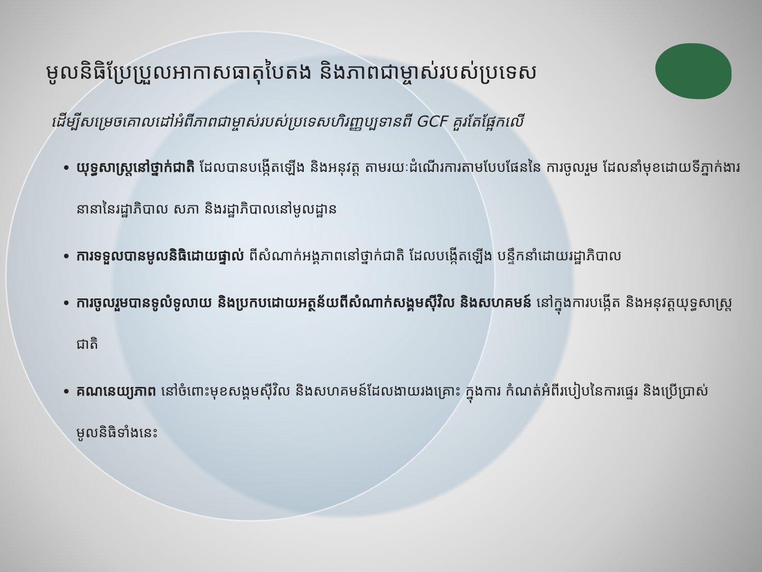មូលនិធិប្រែប្រួលអាកាសធាតុបៃតង និងភាពជាម្ចាស់របស់ប្រទេស
ដើម្បីសម្រេចគោលដៅអំពីភាពជាម្ចាស់របស់ប្រទេសហិរញ្ញប្បទានពី GCF គួរតែផ្អែកលើ
យុទ្ធសាស្រ្តនៅថ្នាក់ជាតិ ដែលបានបង្កើតឡើង និងអនុវត្ត តាមរយៈដំណើរការតាមបែបផែននៃ ការចូលរួម ដែលនាំមុខដោយទីភ្នាក់ងារនានានៃរដ្ឋាភិបាល សភា និងរដ្ឋាភិបាលនៅមូលដ្ឋាន
ការទទួលបានមូលនិធិដោយផ្ទាល់ ពីសំណាក់អង្គភាពនៅថ្នាក់ជាតិ ដែលបង្កើតឡើង បន្ទឹកនាំដោយរដ្ឋាភិបាល
ការចូលរួមបានទូលំទូលាយ និងប្រកបដោយអត្ថន័យពីសំណាក់សង្គមស៊ីវិល និងសហគមន៍ នៅក្នុងការបង្កើត និងអនុវត្តយុទ្ធសាស្រ្តជាតិ
គណនេយ្យភាព នៅចំពោះមុខសង្គមស៊ីវិល និងសហគមន៍ដែលងាយរងគ្រោះ ក្នុងការ កំណត់អំពីរបៀបនៃការផ្ទេរ និងប្រើប្រាស់មូលនិធិទាំងនេះ